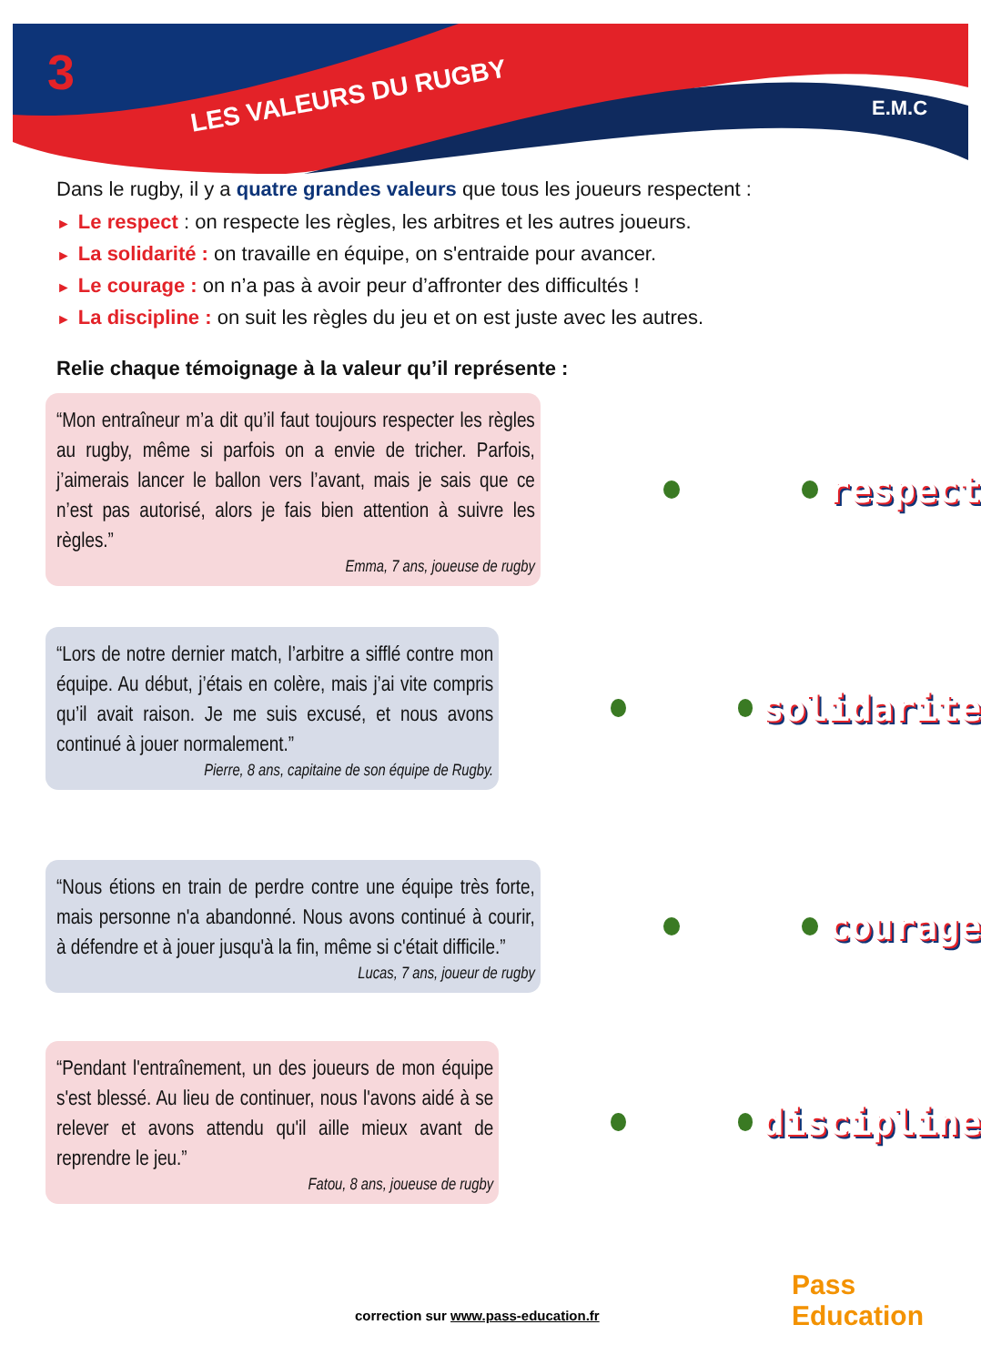3
LES VALEURS DU RUGBY
E.M.C
Dans le rugby, il y a quatre grandes valeurs que tous les joueurs respectent :
► Le respect : on respecte les règles, les arbitres et les autres joueurs.
► La solidarité : on travaille en équipe, on s'entraide pour avancer.
► Le courage : on n’a pas à avoir peur d’affronter des difficultés !
► La discipline : on suit les règles du jeu et on est juste avec les autres.
Relie chaque témoignage à la valeur qu’il représente :
“Mon entraîneur m’a dit qu’il faut toujours respecter les règles au rugby, même si parfois on a envie de tricher. Parfois, j’aimerais lancer le ballon vers l’avant, mais je sais que ce n’est pas autorisé, alors je fais bien attention à suivre les règles.”
Emma, 7 ans, joueuse de rugby
respect
“Lors de notre dernier match, l’arbitre a sifflé contre mon équipe. Au début, j’étais en colère, mais j’ai vite compris qu’il avait raison. Je me suis excusé, et nous avons continué à jouer normalement.”
Pierre, 8 ans, capitaine de son équipe de Rugby.
solidarite
“Nous étions en train de perdre contre une équipe très forte, mais personne n'a abandonné. Nous avons continué à courir, à défendre et à jouer jusqu'à la fin, même si c'était difficile.”
Lucas, 7 ans, joueur de rugby
courage
“Pendant l'entraînement, un des joueurs de mon équipe s'est blessé. Au lieu de continuer, nous l'avons aidé à se relever et avons attendu qu'il aille mieux avant de reprendre le jeu.”
Fatou, 8 ans, joueuse de rugby
discipline
correction sur www.pass-education.fr
Pass Education